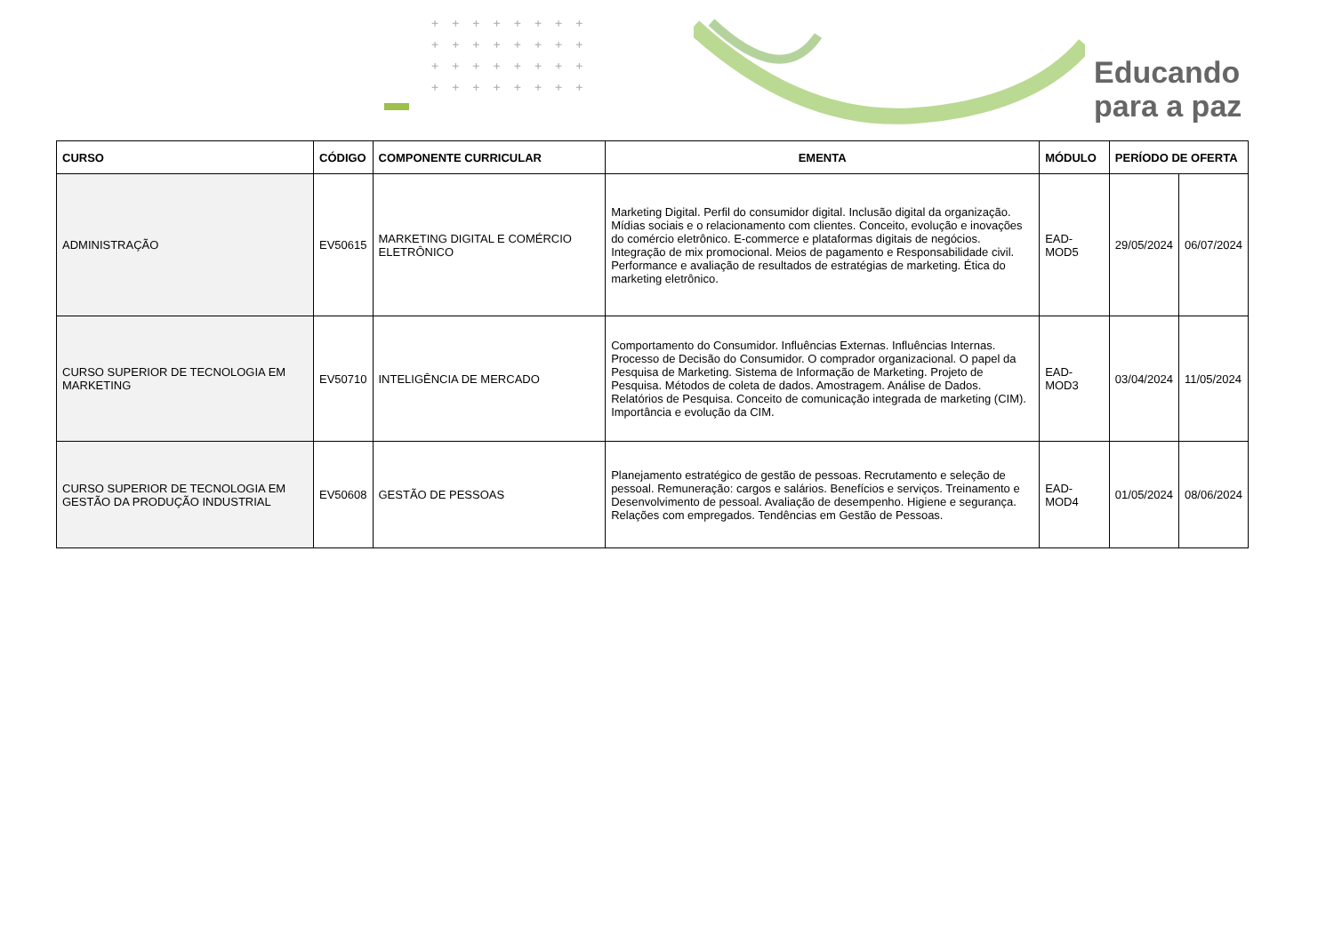++++++++
++++++++
++++++++
++++++++
Educando
para a paz
| CURSO | CÓDIGO | COMPONENTE CURRICULAR | EMENTA | MÓDULO | PERÍODO DE OFERTA | |
| --- | --- | --- | --- | --- | --- | --- |
| ADMINISTRAÇÃO | EV50615 | MARKETING DIGITAL E COMÉRCIO ELETRÔNICO | Marketing Digital. Perfil do consumidor digital. Inclusão digital da organização. Mídias sociais e o relacionamento com clientes. Conceito, evolução e inovações do comércio eletrônico. E-commerce e plataformas digitais de negócios. Integração de mix promocional. Meios de pagamento e Responsabilidade civil. Performance e avaliação de resultados de estratégias de marketing. Ética do marketing eletrônico. | EAD-MOD5 | 29/05/2024 | 06/07/2024 |
| CURSO SUPERIOR DE TECNOLOGIA EM MARKETING | EV50710 | INTELIGÊNCIA DE MERCADO | Comportamento do Consumidor. Influências Externas. Influências Internas. Processo de Decisão do Consumidor. O comprador organizacional. O papel da Pesquisa de Marketing. Sistema de Informação de Marketing. Projeto de Pesquisa. Métodos de coleta de dados. Amostragem. Análise de Dados. Relatórios de Pesquisa. Conceito de comunicação integrada de marketing (CIM). Importância e evolução da CIM. | EAD-MOD3 | 03/04/2024 | 11/05/2024 |
| CURSO SUPERIOR DE TECNOLOGIA EM GESTÃO DA PRODUÇÃO INDUSTRIAL | EV50608 | GESTÃO DE PESSOAS | Planejamento estratégico de gestão de pessoas. Recrutamento e seleção de pessoal. Remuneração: cargos e salários. Benefícios e serviços. Treinamento e Desenvolvimento de pessoal. Avaliação de desempenho. Higiene e segurança. Relações com empregados. Tendências em Gestão de Pessoas. | EAD-MOD4 | 01/05/2024 | 08/06/2024 |